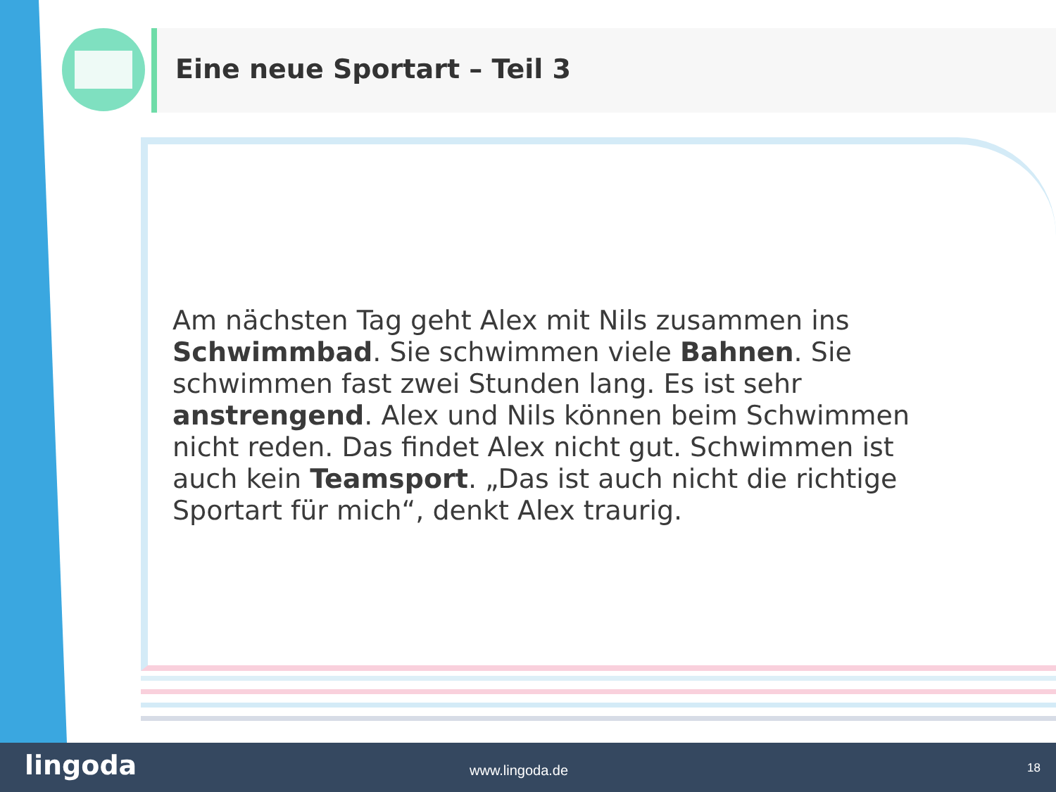Eine neue Sportart – Teil 3
Am nächsten Tag geht Alex mit Nils zusammen ins Schwimmbad. Sie schwimmen viele Bahnen. Sie schwimmen fast zwei Stunden lang. Es ist sehr anstrengend. Alex und Nils können beim Schwimmen nicht reden. Das findet Alex nicht gut. Schwimmen ist auch kein Teamsport. „Das ist auch nicht die richtige Sportart für mich“, denkt Alex traurig.
lingoda www.lingoda.de 18